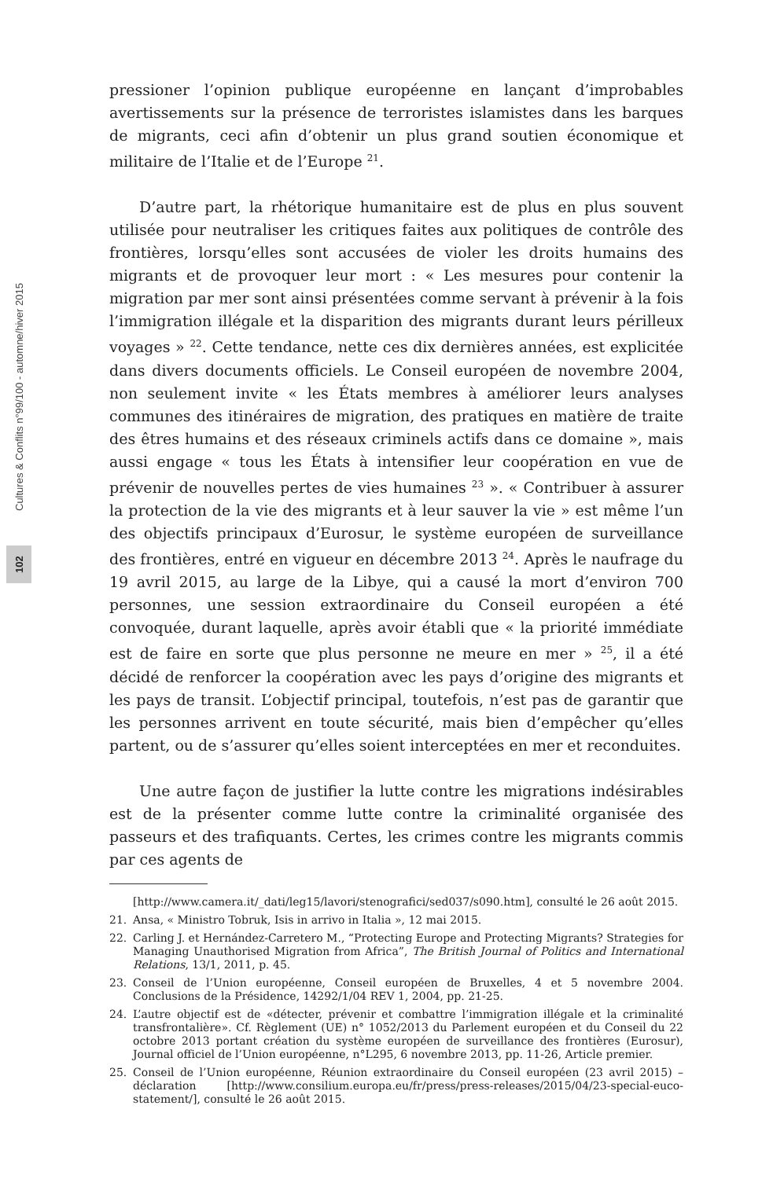Cultures & Conflits n°99/100 - automne/hiver 2015
102
pressioner l’opinion publique européenne en lançant d’improbables avertissements sur la présence de terroristes islamistes dans les barques de migrants, ceci afin d’obtenir un plus grand soutien économique et militaire de l’Italie et de l’Europe <sup>21</sup>.
D’autre part, la rhétorique humanitaire est de plus en plus souvent utilisée pour neutraliser les critiques faites aux politiques de contrôle des frontières, lorsqu’elles sont accusées de violer les droits humains des migrants et de provoquer leur mort : « Les mesures pour contenir la migration par mer sont ainsi présentées comme servant à prévenir à la fois l’immigration illégale et la disparition des migrants durant leurs périlleux voyages » <sup>22</sup>. Cette tendance, nette ces dix dernières années, est explicitée dans divers documents officiels. Le Conseil européen de novembre 2004, non seulement invite « les États membres à améliorer leurs analyses communes des itinéraires de migration, des pratiques en matière de traite des êtres humains et des réseaux criminels actifs dans ce domaine », mais aussi engage « tous les États à intensifier leur coopération en vue de prévenir de nouvelles pertes de vies humaines <sup>23</sup> ». « Contribuer à assurer la protection de la vie des migrants et à leur sauver la vie » est même l’un des objectifs principaux d’Eurosur, le système européen de surveillance des frontières, entré en vigueur en décembre 2013 <sup>24</sup>. Après le naufrage du 19 avril 2015, au large de la Libye, qui a causé la mort d’environ 700 personnes, une session extraordinaire du Conseil européen a été convoquée, durant laquelle, après avoir établi que « la priorité immédiate est de faire en sorte que plus personne ne meure en mer » <sup>25</sup>, il a été décidé de renforcer la coopération avec les pays d’origine des migrants et les pays de transit. L’objectif principal, toutefois, n’est pas de garantir que les personnes arrivent en toute sécurité, mais bien d’empêcher qu’elles partent, ou de s’assurer qu’elles soient interceptées en mer et reconduites.
Une autre façon de justifier la lutte contre les migrations indésirables est de la présenter comme lutte contre la criminalité organisée des passeurs et des trafiquants. Certes, les crimes contre les migrants commis par ces agents de
[http://www.camera.it/_dati/leg15/lavori/stenografici/sed037/s090.htm], consulté le 26 août 2015.
21. Ansa, « Ministro Tobruk, Isis in arrivo in Italia », 12 mai 2015.
22. Carling J. et Hernández-Carretero M., “Protecting Europe and Protecting Migrants? Strategies for Managing Unauthorised Migration from Africa”, The British Journal of Politics and International Relations, 13/1, 2011, p. 45.
23. Conseil de l’Union européenne, Conseil européen de Bruxelles, 4 et 5 novembre 2004. Conclusions de la Présidence, 14292/1/04 REV 1, 2004, pp. 21-25.
24. L’autre objectif est de «détecter, prévenir et combattre l’immigration illégale et la criminalité transfrontalière». Cf. Règlement (UE) n° 1052/2013 du Parlement européen et du Conseil du 22 octobre 2013 portant création du système européen de surveillance des frontières (Eurosur), Journal officiel de l’Union européenne, n°L295, 6 novembre 2013, pp. 11-26, Article premier.
25. Conseil de l’Union européenne, Réunion extraordinaire du Conseil européen (23 avril 2015) – déclaration [http://www.consilium.europa.eu/fr/press/press-releases/2015/04/23-special-euco-statement/], consulté le 26 août 2015.